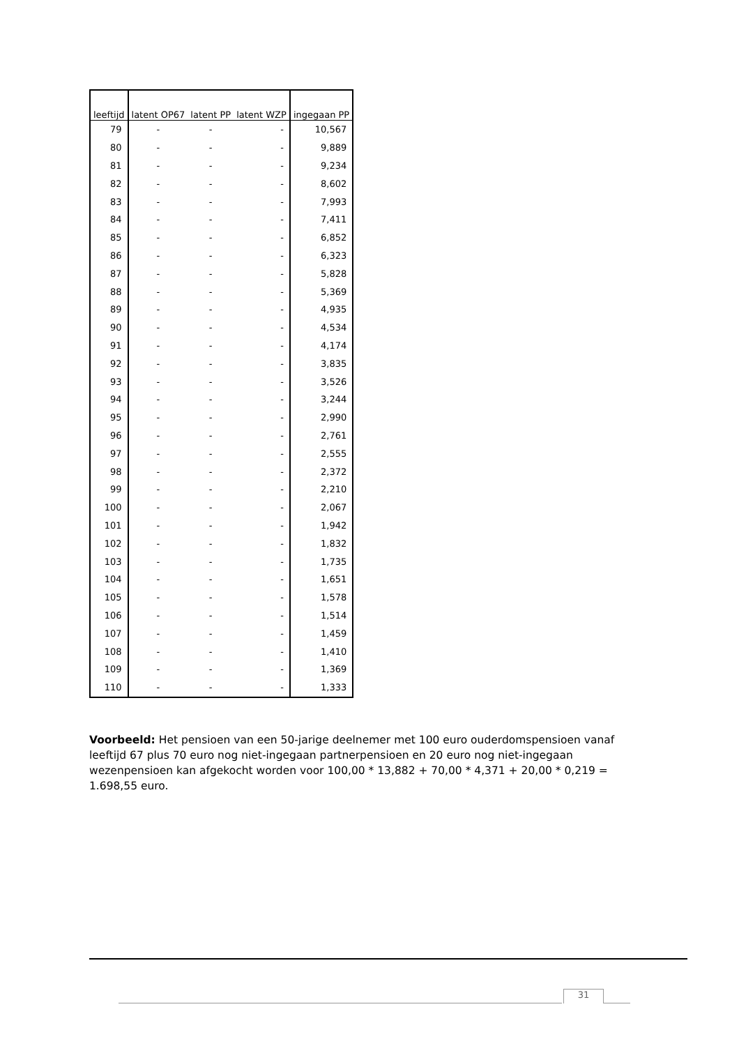| leeftijd | latent OP67 | latent PP | latent WZP | ingegaan PP |
| --- | --- | --- | --- | --- |
| 79 | - | - | - | 10,567 |
| 80 | - | - | - | 9,889 |
| 81 | - | - | - | 9,234 |
| 82 | - | - | - | 8,602 |
| 83 | - | - | - | 7,993 |
| 84 | - | - | - | 7,411 |
| 85 | - | - | - | 6,852 |
| 86 | - | - | - | 6,323 |
| 87 | - | - | - | 5,828 |
| 88 | - | - | - | 5,369 |
| 89 | - | - | - | 4,935 |
| 90 | - | - | - | 4,534 |
| 91 | - | - | - | 4,174 |
| 92 | - | - | - | 3,835 |
| 93 | - | - | - | 3,526 |
| 94 | - | - | - | 3,244 |
| 95 | - | - | - | 2,990 |
| 96 | - | - | - | 2,761 |
| 97 | - | - | - | 2,555 |
| 98 | - | - | - | 2,372 |
| 99 | - | - | - | 2,210 |
| 100 | - | - | - | 2,067 |
| 101 | - | - | - | 1,942 |
| 102 | - | - | - | 1,832 |
| 103 | - | - | - | 1,735 |
| 104 | - | - | - | 1,651 |
| 105 | - | - | - | 1,578 |
| 106 | - | - | - | 1,514 |
| 107 | - | - | - | 1,459 |
| 108 | - | - | - | 1,410 |
| 109 | - | - | - | 1,369 |
| 110 | - | - | - | 1,333 |
Voorbeeld: Het pensioen van een 50-jarige deelnemer met 100 euro ouderdomspensioen vanaf leeftijd 67 plus 70 euro nog niet-ingegaan partnerpensioen en 20 euro nog niet-ingegaan wezenpensioen kan afgekocht worden voor 100,00 * 13,882 + 70,00 * 4,371 + 20,00 * 0,219 = 1.698,55 euro.
31